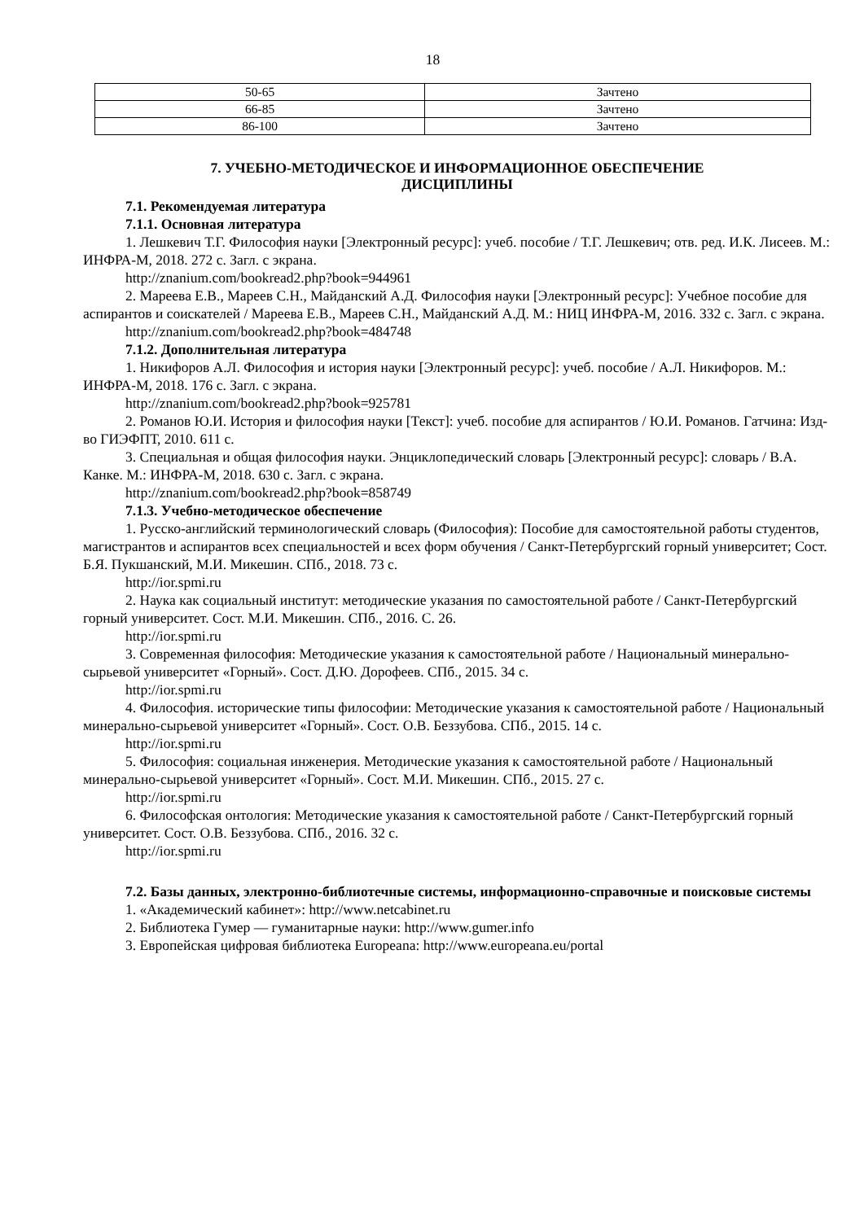18
| 50-65 | Зачтено |
| 66-85 | Зачтено |
| 86-100 | Зачтено |
7. УЧЕБНО-МЕТОДИЧЕСКОЕ И ИНФОРМАЦИОННОЕ ОБЕСПЕЧЕНИЕ
ДИСЦИПЛИНЫ
7.1. Рекомендуемая литература
7.1.1. Основная литература
1. Лешкевич Т.Г. Философия науки [Электронный ресурс]: учеб. пособие / Т.Г. Лешкевич; отв. ред. И.К. Лисеев. М.: ИНФРА-М, 2018. 272 с. Загл. с экрана.
http://znanium.com/bookread2.php?book=944961
2. Мареева Е.В., Мареев С.Н., Майданский А.Д. Философия науки [Электронный ресурс]: Учебное пособие для аспирантов и соискателей / Мареева Е.В., Мареев С.Н., Майданский А.Д. М.: НИЦ ИНФРА-М, 2016. 332 с. Загл. с экрана.
http://znanium.com/bookread2.php?book=484748
7.1.2. Дополнительная литература
1. Никифоров А.Л. Философия и история науки [Электронный ресурс]: учеб. пособие / А.Л. Никифоров. М.: ИНФРА-М, 2018. 176 с. Загл. с экрана.
http://znanium.com/bookread2.php?book=925781
2. Романов Ю.И. История и философия науки [Текст]: учеб. пособие для аспирантов / Ю.И. Романов. Гатчина: Изд-во ГИЭФПТ, 2010. 611 с.
3. Специальная и общая философия науки. Энциклопедический словарь [Электронный ресурс]: словарь / В.А. Канке. М.: ИНФРА-М, 2018. 630 с. Загл. с экрана.
http://znanium.com/bookread2.php?book=858749
7.1.3. Учебно-методическое обеспечение
1. Русско-английский терминологический словарь (Философия): Пособие для самостоятельной работы студентов, магистрантов и аспирантов всех специальностей и всех форм обучения / Санкт-Петербургский горный университет; Сост. Б.Я. Пукшанский, М.И. Микешин. СПб., 2018. 73 с.
http://ior.spmi.ru
2. Наука как социальный институт: методические указания по самостоятельной работе / Санкт-Петербургский горный университет. Сост. М.И. Микешин. СПб., 2016. С. 26.
http://ior.spmi.ru
3. Современная философия: Методические указания к самостоятельной работе / Национальный минерально-сырьевой университет «Горный». Сост. Д.Ю. Дорофеев. СПб., 2015. 34 с.
http://ior.spmi.ru
4. Философия. исторические типы философии: Методические указания к самостоятельной работе / Национальный минерально-сырьевой университет «Горный». Сост. О.В. Беззубова. СПб., 2015. 14 с.
http://ior.spmi.ru
5. Философия: социальная инженерия. Методические указания к самостоятельной работе / Национальный минерально-сырьевой университет «Горный». Сост. М.И. Микешин. СПб., 2015. 27 с.
http://ior.spmi.ru
6. Философская онтология: Методические указания к самостоятельной работе / Санкт-Петербургский горный университет. Сост. О.В. Беззубова. СПб., 2016. 32 с.
http://ior.spmi.ru
7.2. Базы данных, электронно-библиотечные системы, информационно-справочные и поисковые системы
1. «Академический кабинет»: http://www.netcabinet.ru
2. Библиотека Гумер — гуманитарные науки: http://www.gumer.info
3. Европейская цифровая библиотека Europeana: http://www.europeana.eu/portal